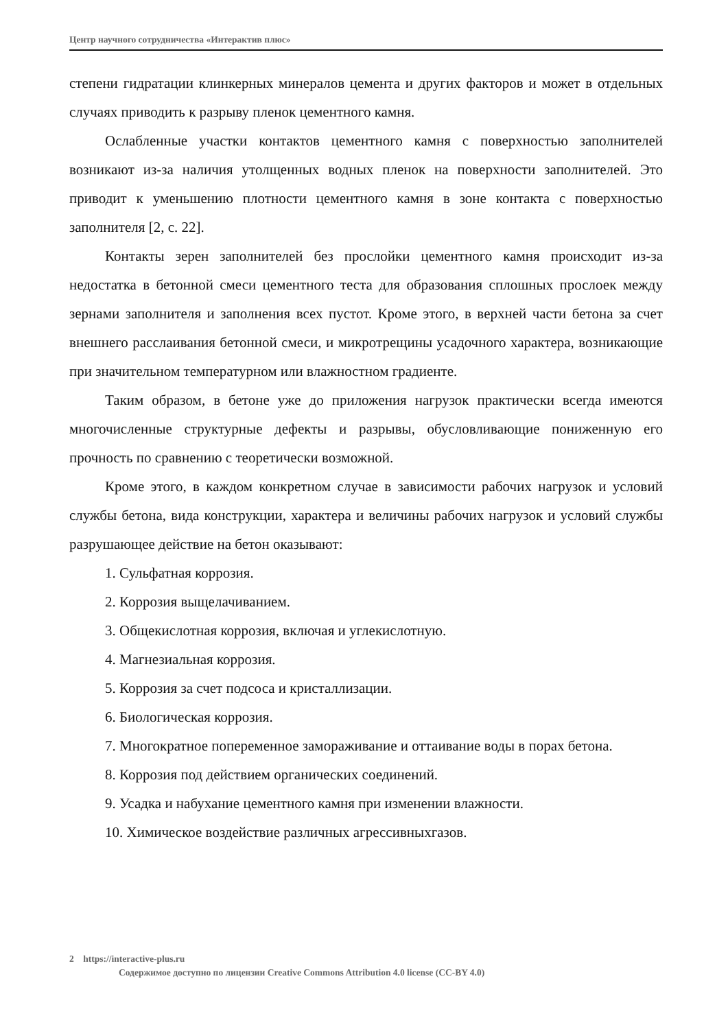Центр научного сотрудничества «Интерактив плюс»
степени гидратации клинкерных минералов цемента и других факторов и может в отдельных случаях приводить к разрыву пленок цементного камня.
Ослабленные участки контактов цементного камня с поверхностью заполнителей возникают из-за наличия утолщенных водных пленок на поверхности заполнителей. Это приводит к уменьшению плотности цементного камня в зоне контакта с поверхностью заполнителя [2, с. 22].
Контакты зерен заполнителей без прослойки цементного камня происходит из-за недостатка в бетонной смеси цементного теста для образования сплошных прослоек между зернами заполнителя и заполнения всех пустот. Кроме этого, в верхней части бетона за счет внешнего расслаивания бетонной смеси, и микротрещины усадочного характера, возникающие при значительном температурном или влажностном градиенте.
Таким образом, в бетоне уже до приложения нагрузок практически всегда имеются многочисленные структурные дефекты и разрывы, обусловливающие пониженную его прочность по сравнению с теоретически возможной.
Кроме этого, в каждом конкретном случае в зависимости рабочих нагрузок и условий службы бетона, вида конструкции, характера и величины рабочих нагрузок и условий службы разрушающее действие на бетон оказывают:
1. Сульфатная коррозия.
2. Коррозия выщелачиванием.
3. Общекислотная коррозия, включая и углекислотную.
4. Магнезиальная коррозия.
5. Коррозия за счет подсоса и кристаллизации.
6. Биологическая коррозия.
7. Многократное попеременное замораживание и оттаивание воды в порах бетона.
8. Коррозия под действием органических соединений.
9. Усадка и набухание цементного камня при изменении влажности.
10. Химическое воздействие различных агрессивныхгазов.
2 https://interactive-plus.ru
Содержимое доступно по лицензии Creative Commons Attribution 4.0 license (CC-BY 4.0)